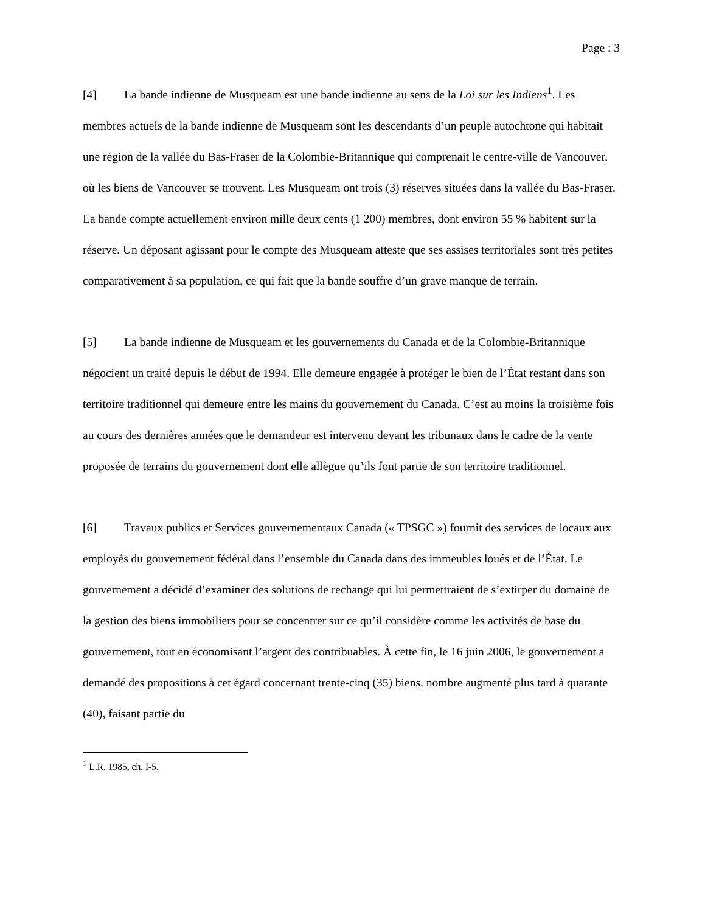Page : 3
[4] La bande indienne de Musqueam est une bande indienne au sens de la Loi sur les Indiens<sup>1</sup>. Les membres actuels de la bande indienne de Musqueam sont les descendants d’un peuple autochtone qui habitait une région de la vallée du Bas-Fraser de la Colombie-Britannique qui comprenait le centre-ville de Vancouver, où les biens de Vancouver se trouvent. Les Musqueam ont trois (3) réserves situées dans la vallée du Bas-Fraser. La bande compte actuellement environ mille deux cents (1 200) membres, dont environ 55 % habitent sur la réserve. Un déposant agissant pour le compte des Musqueam atteste que ses assises territoriales sont très petites comparativement à sa population, ce qui fait que la bande souffre d’un grave manque de terrain.
[5] La bande indienne de Musqueam et les gouvernements du Canada et de la Colombie-Britannique négocient un traité depuis le début de 1994. Elle demeure engagée à protéger le bien de l’État restant dans son territoire traditionnel qui demeure entre les mains du gouvernement du Canada. C’est au moins la troisième fois au cours des dernières années que le demandeur est intervenu devant les tribunaux dans le cadre de la vente proposée de terrains du gouvernement dont elle allègue qu’ils font partie de son territoire traditionnel.
[6] Travaux publics et Services gouvernementaux Canada (« TPSGC ») fournit des services de locaux aux employés du gouvernement fédéral dans l’ensemble du Canada dans des immeubles loués et de l’État. Le gouvernement a décidé d’examiner des solutions de rechange qui lui permettraient de s’extirper du domaine de la gestion des biens immobiliers pour se concentrer sur ce qu’il considère comme les activités de base du gouvernement, tout en économisant l’argent des contribuables. À cette fin, le 16 juin 2006, le gouvernement a demandé des propositions à cet égard concernant trente-cinq (35) biens, nombre augmenté plus tard à quarante (40), faisant partie du
<sup>1</sup> L.R. 1985, ch. I-5.